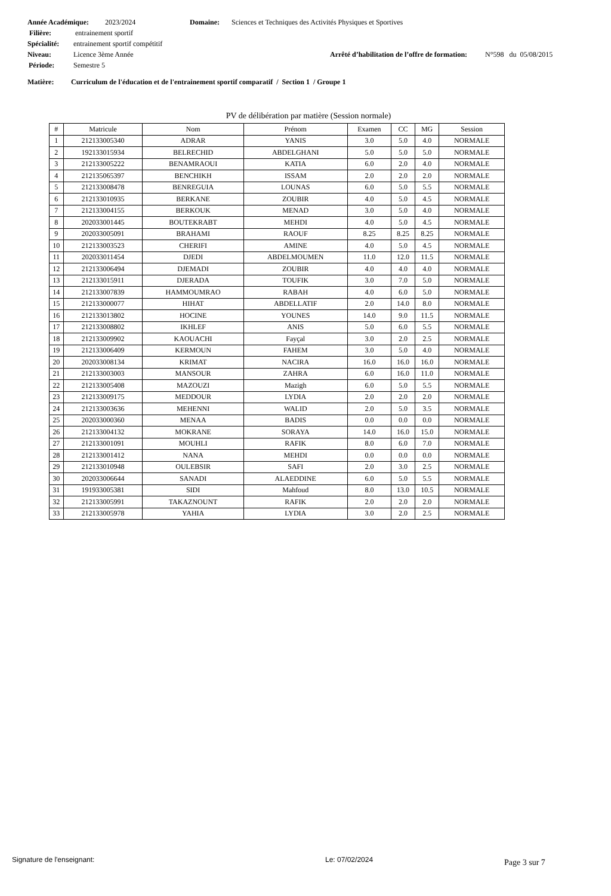Année Académique: 2023/2024 Domaine: Sciences et Techniques des Activités Physiques et Sportives
Filière: entrainement sportif
Spécialité: entrainement sportif compétitif
Niveau: Licence 3ème Année Arrêté d’habilitation de l’offre de formation: N°598 du 05/08/2015
Période: Semestre 5
Matière: Curriculum de l'éducation et de l'entrainement sportif comparatif / Section 1 / Groupe 1
PV de délibération par matière (Session normale)
| # | Matricule | Nom | Prénom | Examen | CC | MG | Session |
| --- | --- | --- | --- | --- | --- | --- | --- |
| 1 | 212133005340 | ADRAR | YANIS | 3.0 | 5.0 | 4.0 | NORMALE |
| 2 | 192133015934 | BELRECHID | ABDELGHANI | 5.0 | 5.0 | 5.0 | NORMALE |
| 3 | 212133005222 | BENAMRAOUI | KATIA | 6.0 | 2.0 | 4.0 | NORMALE |
| 4 | 212135065397 | BENCHIKH | ISSAM | 2.0 | 2.0 | 2.0 | NORMALE |
| 5 | 212133008478 | BENREGUIA | LOUNAS | 6.0 | 5.0 | 5.5 | NORMALE |
| 6 | 212133010935 | BERKANE | ZOUBIR | 4.0 | 5.0 | 4.5 | NORMALE |
| 7 | 212133004155 | BERKOUK | MENAD | 3.0 | 5.0 | 4.0 | NORMALE |
| 8 | 202033001445 | BOUTEKRABT | MEHDI | 4.0 | 5.0 | 4.5 | NORMALE |
| 9 | 202033005091 | BRAHAMI | RAOUF | 8.25 | 8.25 | 8.25 | NORMALE |
| 10 | 212133003523 | CHERIFI | AMINE | 4.0 | 5.0 | 4.5 | NORMALE |
| 11 | 202033011454 | DJEDI | ABDELMOUMEN | 11.0 | 12.0 | 11.5 | NORMALE |
| 12 | 212133006494 | DJEMADI | ZOUBIR | 4.0 | 4.0 | 4.0 | NORMALE |
| 13 | 212133015911 | DJERADA | TOUFIK | 3.0 | 7.0 | 5.0 | NORMALE |
| 14 | 212133007839 | HAMMOUMRAO | RABAH | 4.0 | 6.0 | 5.0 | NORMALE |
| 15 | 212133000077 | HIHAT | ABDELLATIF | 2.0 | 14.0 | 8.0 | NORMALE |
| 16 | 212133013802 | HOCINE | YOUNES | 14.0 | 9.0 | 11.5 | NORMALE |
| 17 | 212133008802 | IKHLEF | ANIS | 5.0 | 6.0 | 5.5 | NORMALE |
| 18 | 212133009902 | KAOUACHI | Fayçal | 3.0 | 2.0 | 2.5 | NORMALE |
| 19 | 212133006409 | KERMOUN | FAHEM | 3.0 | 5.0 | 4.0 | NORMALE |
| 20 | 202033008134 | KRIMAT | NACIRA | 16.0 | 16.0 | 16.0 | NORMALE |
| 21 | 212133003003 | MANSOUR | ZAHRA | 6.0 | 16.0 | 11.0 | NORMALE |
| 22 | 212133005408 | MAZOUZI | Mazigh | 6.0 | 5.0 | 5.5 | NORMALE |
| 23 | 212133009175 | MEDDOUR | LYDIA | 2.0 | 2.0 | 2.0 | NORMALE |
| 24 | 212133003636 | MEHENNI | WALID | 2.0 | 5.0 | 3.5 | NORMALE |
| 25 | 202033000360 | MENAA | BADIS | 0.0 | 0.0 | 0.0 | NORMALE |
| 26 | 212133004132 | MOKRANE | SORAYA | 14.0 | 16.0 | 15.0 | NORMALE |
| 27 | 212133001091 | MOUHLI | RAFIK | 8.0 | 6.0 | 7.0 | NORMALE |
| 28 | 212133001412 | NANA | MEHDI | 0.0 | 0.0 | 0.0 | NORMALE |
| 29 | 212133010948 | OULEBSIR | SAFI | 2.0 | 3.0 | 2.5 | NORMALE |
| 30 | 202033006644 | SANADI | ALAEDDINE | 6.0 | 5.0 | 5.5 | NORMALE |
| 31 | 191933005381 | SIDI | Mahfoud | 8.0 | 13.0 | 10.5 | NORMALE |
| 32 | 212133005991 | TAKAZNOUNT | RAFIK | 2.0 | 2.0 | 2.0 | NORMALE |
| 33 | 212133005978 | YAHIA | LYDIA | 3.0 | 2.0 | 2.5 | NORMALE |
Signature de l'enseignant: Le: 07/02/2024 Page 3 sur 7